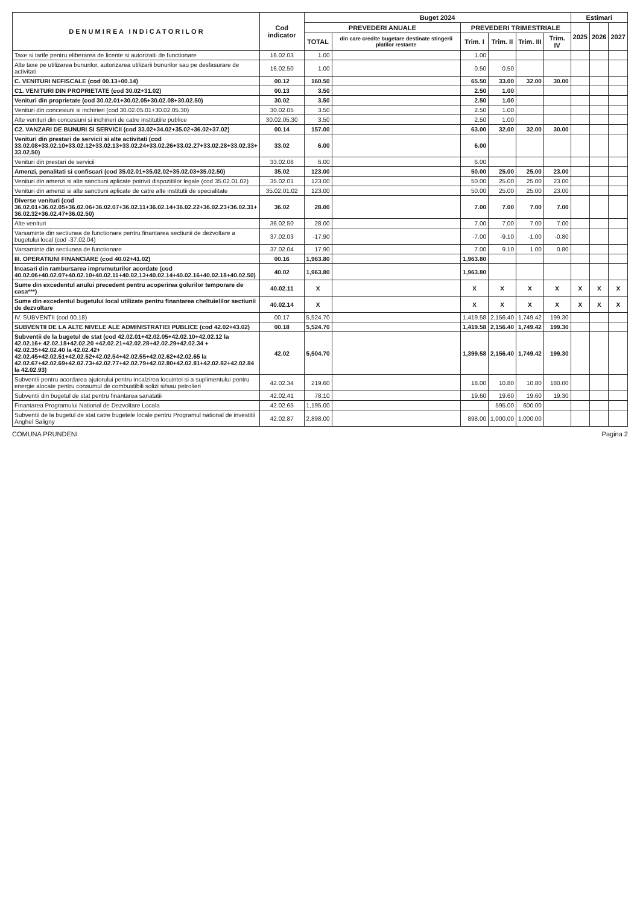| D E N U M I R E A I N D I C A T O R I L O R | Cod indicator | Buget 2024 | | | | | | Estimari | | |
| --- | --- | --- | --- | --- | --- | --- | --- | --- | --- | --- |
| | | PREVEDERI ANUALE | | PREVEDERI TRIMESTRIALE | | | | 2025 | 2026 | 2027 |
| | | TOTAL | din care credite bugetare destinate stingerii platilor restante | Trim. I | Trim. II | Trim. III | Trim. IV | | | |
| Taxe si tarife pentru eliberarea de licente si autorizatii de functionare | 16.02.03 | 1.00 | | 1.00 | | | | | | |
| Alte taxe pe utilizarea bunurilor, autorizarea utilizarii bunurilor sau pe desfasurare de activitati | 16.02.50 | 1.00 | | 0.50 | 0.50 | | | | | |
| C. VENITURI NEFISCALE (cod 00.13+00.14) | 00.12 | 160.50 | | 65.50 | 33.00 | 32.00 | 30.00 | | | |
| C1. VENITURI DIN PROPRIETATE (cod 30.02+31.02) | 00.13 | 3.50 | | 2.50 | 1.00 | | | | | |
| Venituri din proprietate (cod 30.02.01+30.02.05+30.02.08+30.02.50) | 30.02 | 3.50 | | 2.50 | 1.00 | | | | | |
| Venituri din concesiuni si inchirieri (cod 30.02.05.01+30.02.05.30) | 30.02.05 | 3.50 | | 2.50 | 1.00 | | | | | |
| Alte venituri din concesiuni si inchirieri de catre institutiile publice | 30.02.05.30 | 3.50 | | 2.50 | 1.00 | | | | | |
| C2. VANZARI DE BUNURI SI SERVICII (cod 33.02+34.02+35.02+36.02+37.02) | 00.14 | 157.00 | | 63.00 | 32.00 | 32.00 | 30.00 | | | |
| Venituri din prestari de servicii si alte activitati (cod 33.02.08+33.02.10+33.02.12+33.02.13+33.02.24+33.02.26+33.02.27+33.02.28+33.02.33+ 33.02.50) | 33.02 | 6.00 | | 6.00 | | | | | | |
| Venituri din prestari de servicii | 33.02.08 | 6.00 | | 6.00 | | | | | | |
| Amenzi, penalitati si confiscari (cod 35.02.01+35.02.02+35.02.03+35.02.50) | 35.02 | 123.00 | | 50.00 | 25.00 | 25.00 | 23.00 | | | |
| Venituri din amenzi si alte sanctiuni aplicate potrivit dispozitiilor legale (cod 35.02.01.02) | 35.02.01 | 123.00 | | 50.00 | 25.00 | 25.00 | 23.00 | | | |
| Venituri din amenzi si alte sanctiuni aplicate de catre alte institutii de specialitate | 35.02.01.02 | 123.00 | | 50.00 | 25.00 | 25.00 | 23.00 | | | |
| Diverse venituri (cod 36.02.01+36.02.05+36.02.06+36.02.07+36.02.11+36.02.14+36.02.22+36.02.23+36.02.31+ 36.02.32+36.02.47+36.02.50) | 36.02 | 28.00 | | 7.00 | 7.00 | 7.00 | 7.00 | | | |
| Alte venituri | 36.02.50 | 28.00 | | 7.00 | 7.00 | 7.00 | 7.00 | | | |
| Varsaminte din sectiunea de functionare pentru finantarea sectiunii de dezvoltare a bugetului local (cod -37.02.04) | 37.02.03 | -17.90 | | -7.00 | -9.10 | -1.00 | -0.80 | | | |
| Varsaminte din sectiunea de functionare | 37.02.04 | 17.90 | | 7.00 | 9.10 | 1.00 | 0.80 | | | |
| III. OPERATIUNI FINANCIARE (cod 40.02+41.02) | 00.16 | 1,963.80 | | 1,963.80 | | | | | | |
| Incasari din rambursarea imprumuturilor acordate (cod 40.02.06+40.02.07+40.02.10+40.02.11+40.02.13+40.02.14+40.02.16+40.02.18+40.02.50) | 40.02 | 1,963.80 | | 1,963.80 | | | | | | |
| Sume din excedentul anului precedent pentru acoperirea golurilor temporare de casa***) | 40.02.11 | X | | X | X | X | X | X | X | X |
| Sume din excedentul bugetului local utilizate pentru finantarea cheltuielilor sectiunii de dezvoltare | 40.02.14 | X | | X | X | X | X | X | X | X |
| IV. SUBVENTII (cod 00.18) | 00.17 | 5,524.70 | | 1,419.58 | 2,156.40 | 1,749.42 | 199.30 | | | |
| SUBVENTII DE LA ALTE NIVELE ALE ADMINISTRATIEI PUBLICE (cod 42.02+43.02) | 00.18 | 5,524.70 | | 1,419.58 | 2,156.40 | 1,749.42 | 199.30 | | | |
| Subventii de la bugetul de stat (cod 42.02.01+42.02.05+42.02.10+42.02.12 la 42.02.16+ 42.02.18+42.02.20 +42.02.21+42.02.28+42.02.29+42.02.34 + 42.02.35+42.02.40 la 42.02.42+ 42.02.45+42.02.51+42.02.52+42.02.54+42.02.55+42.02.62+42.02.65 la 42.02.67+42.02.69+42.02.73+42.02.77+42.02.79+42.02.80+42.02.81+42.02.82+42.02.84 la 42.02.93) | 42.02 | 5,504.70 | | 1,399.58 | 2,156.40 | 1,749.42 | 199.30 | | | |
| Subventii pentru acordarea ajutorului pentru incalzirea locuintei si a suplimentului pentru energie alocate pentru consumul de combustibili solizi si/sau petrolieri | 42.02.34 | 219.60 | | 18.00 | 10.80 | 10.80 | 180.00 | | | |
| Subventii din bugetul de stat pentru finantarea sanatatii | 42.02.41 | 78.10 | | 19.60 | 19.60 | 19.60 | 19.30 | | | |
| Finantarea Programului National de Dezvoltare Locala | 42.02.65 | 1,195.00 | | | 595.00 | 600.00 | | | | |
| Subventii de la bugetul de stat catre bugetele locale pentru Programul national de investitii Anghel Saligny | 42.02.87 | 2,898.00 | | 898.00 | 1,000.00 | 1,000.00 | | | | |
COMUNA PRUNDENI Pagina 2